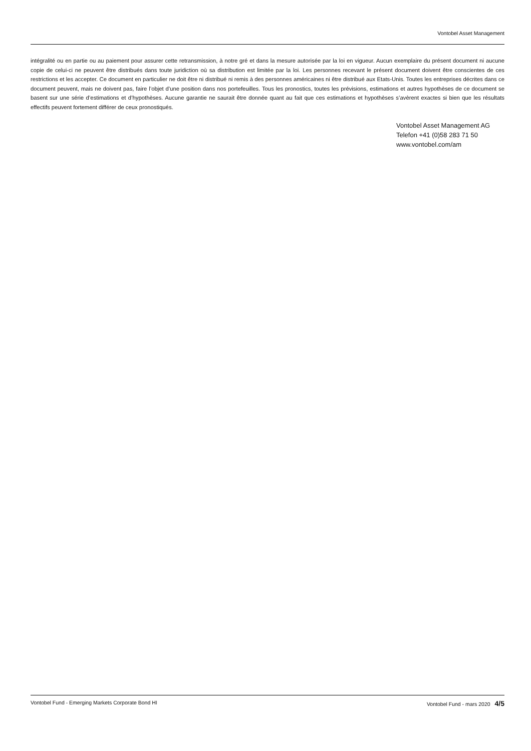Vontobel Asset Management
intégralité ou en partie ou au paiement pour assurer cette retransmission, à notre gré et dans la mesure autorisée par la loi en vigueur. Aucun exemplaire du présent document ni aucune copie de celui-ci ne peuvent être distribués dans toute juridiction où sa distribution est limitée par la loi. Les personnes recevant le présent document doivent être conscientes de ces restrictions et les accepter. Ce document en particulier ne doit être ni distribué ni remis à des personnes américaines ni être distribué aux Etats-Unis. Toutes les entreprises décrites dans ce document peuvent, mais ne doivent pas, faire l’objet d’une position dans nos portefeuilles. Tous les pronostics, toutes les prévisions, estimations et autres hypothèses de ce document se basent sur une série d’estimations et d’hypothèses. Aucune garantie ne saurait être donnée quant au fait que ces estimations et hypothèses s’avèrent exactes si bien que les résultats effectifs peuvent fortement différer de ceux pronostiqués.
Vontobel Asset Management AG
Telefon +41 (0)58 283 71 50
www.vontobel.com/am
Vontobel Fund - Emerging Markets Corporate Bond HI Vontobel Fund - mars 2020 4/5